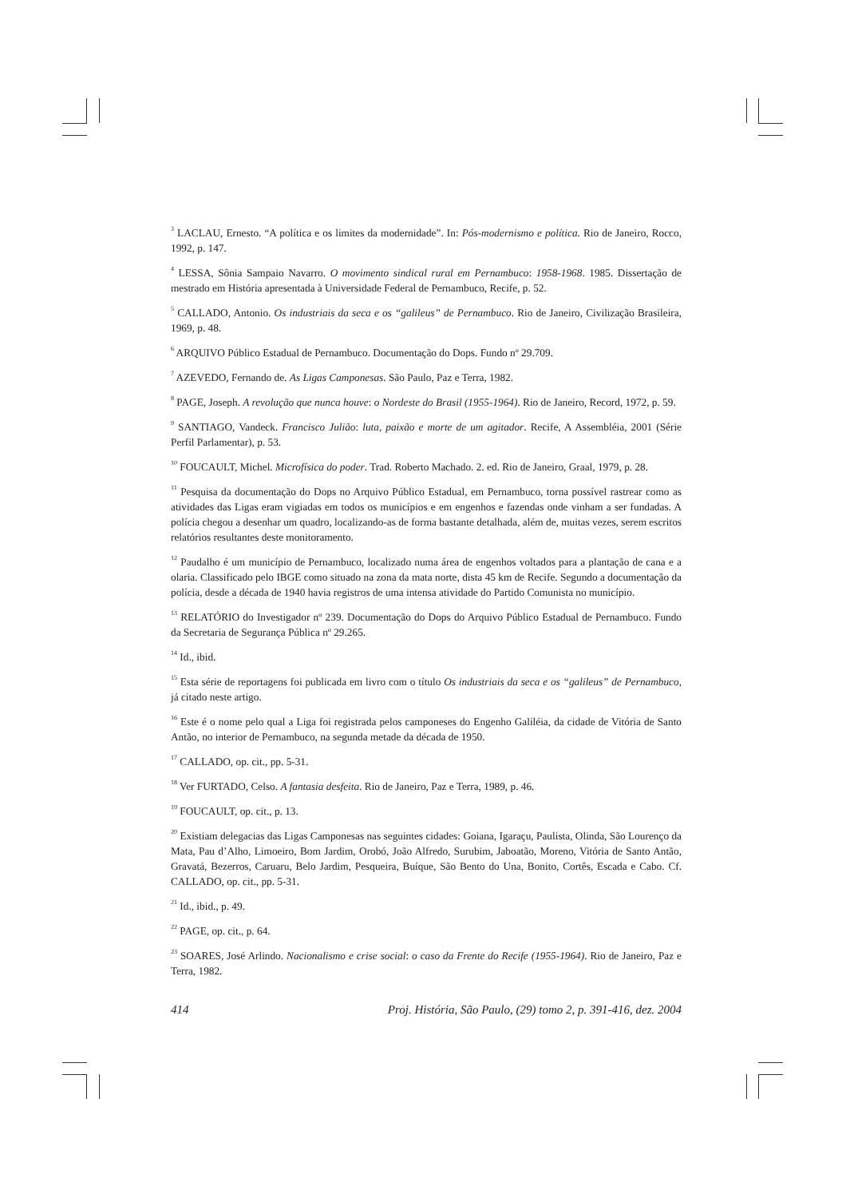<sup>3</sup> LACLAU, Ernesto. “A política e os limites da modernidade”. In: Pós-modernismo e política. Rio de Janeiro, Rocco, 1992, p. 147.
<sup>4</sup> LESSA, Sônia Sampaio Navarro. O movimento sindical rural em Pernambuco: 1958-1968. 1985. Dissertação de mestrado em História apresentada à Universidade Federal de Pernambuco, Recife, p. 52.
<sup>5</sup> CALLADO, Antonio. Os industriais da seca e os “galileus” de Pernambuco. Rio de Janeiro, Civilização Brasileira, 1969, p. 48.
<sup>6</sup> ARQUIVO Público Estadual de Pernambuco. Documentação do Dops. Fundo nº 29.709.
<sup>7</sup> AZEVEDO, Fernando de. As Ligas Camponesas. São Paulo, Paz e Terra, 1982.
<sup>8</sup> PAGE, Joseph. A revolução que nunca houve: o Nordeste do Brasil (1955-1964). Rio de Janeiro, Record, 1972, p. 59.
<sup>9</sup> SANTIAGO, Vandeck. Francisco Julião: luta, paixão e morte de um agitador. Recife, A Assembléia, 2001 (Série Perfil Parlamentar), p. 53.
<sup>10</sup> FOUCAULT, Michel. Microfísica do poder. Trad. Roberto Machado. 2. ed. Rio de Janeiro, Graal, 1979, p. 28.
<sup>11</sup> Pesquisa da documentação do Dops no Arquivo Público Estadual, em Pernambuco, torna possível rastrear como as atividades das Ligas eram vigiadas em todos os municípios e em engenhos e fazendas onde vinham a ser fundadas. A polícia chegou a desenhar um quadro, localizando-as de forma bastante detalhada, além de, muitas vezes, serem escritos relatórios resultantes deste monitoramento.
<sup>12</sup> Paudalho é um município de Pernambuco, localizado numa área de engenhos voltados para a plantação de cana e a olaria. Classificado pelo IBGE como situado na zona da mata norte, dista 45 km de Recife. Segundo a documentação da polícia, desde a década de 1940 havia registros de uma intensa atividade do Partido Comunista no município.
<sup>13</sup> RELATÓRIO do Investigador nº 239. Documentação do Dops do Arquivo Público Estadual de Pernambuco. Fundo da Secretaria de Segurança Pública nº 29.265.
<sup>14</sup> Id., ibid.
<sup>15</sup> Esta série de reportagens foi publicada em livro com o título Os industriais da seca e os “galileus” de Pernambuco, já citado neste artigo.
<sup>16</sup> Este é o nome pelo qual a Liga foi registrada pelos camponeses do Engenho Galiléia, da cidade de Vitória de Santo Antão, no interior de Pernambuco, na segunda metade da década de 1950.
<sup>17</sup> CALLADO, op. cit., pp. 5-31.
<sup>18</sup> Ver FURTADO, Celso. A fantasia desfeita. Rio de Janeiro, Paz e Terra, 1989, p. 46.
<sup>19</sup> FOUCAULT, op. cit., p. 13.
<sup>20</sup> Existiam delegacias das Ligas Camponesas nas seguintes cidades: Goiana, Igaraçu, Paulista, Olinda, São Lourenço da Mata, Pau d’Alho, Limoeiro, Bom Jardim, Orobó, João Alfredo, Surubim, Jaboatão, Moreno, Vitória de Santo Antão, Gravatá, Bezerros, Caruaru, Belo Jardim, Pesqueira, Buíque, São Bento do Una, Bonito, Cortês, Escada e Cabo. Cf. CALLADO, op. cit., pp. 5-31.
<sup>21</sup> Id., ibid., p. 49.
<sup>22</sup> PAGE, op. cit., p. 64.
<sup>23</sup> SOARES, José Arlindo. Nacionalismo e crise social: o caso da Frente do Recife (1955-1964). Rio de Janeiro, Paz e Terra, 1982.
414 Proj. História, São Paulo, (29) tomo 2, p. 391-416, dez. 2004